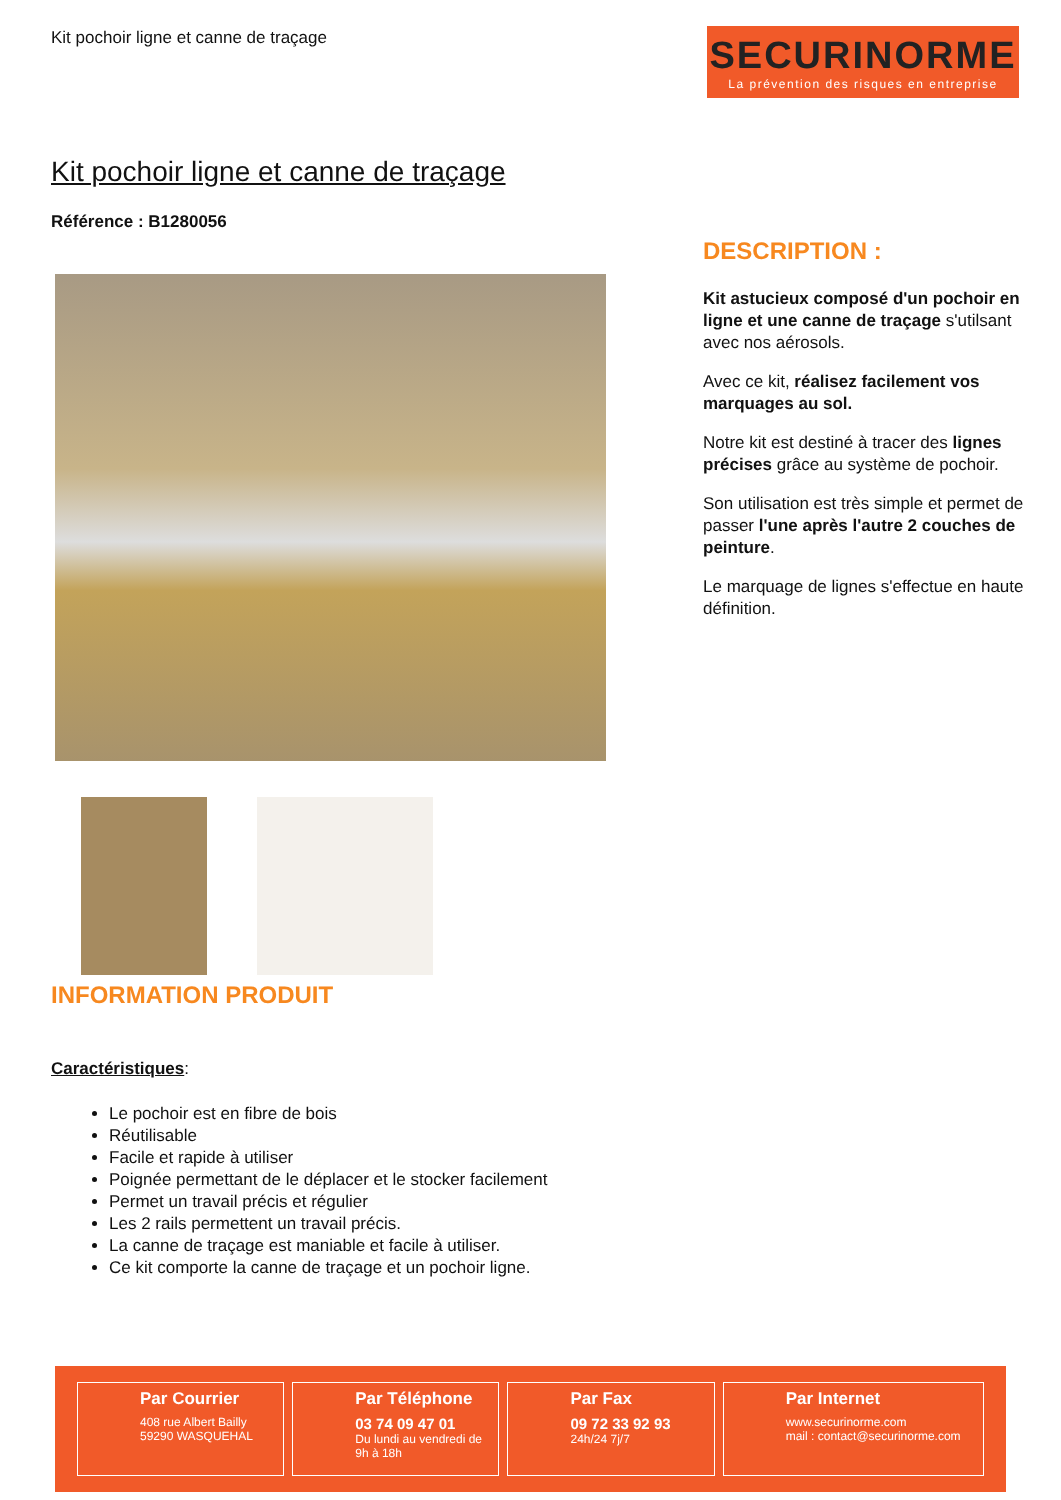Kit pochoir ligne et canne de traçage
SECURINORME
La prévention des risques en entreprise
Kit pochoir ligne et canne de traçage
Référence : B1280056
DESCRIPTION :
Kit astucieux composé d'un pochoir en ligne et une canne de traçage s'utilsant avec nos aérosols.
Avec ce kit, réalisez facilement vos marquages au sol.
Notre kit est destiné à tracer des lignes précises grâce au système de pochoir.
Son utilisation est très simple et permet de passer l'une après l'autre 2 couches de peinture.
Le marquage de lignes s'effectue en haute définition.
INFORMATION PRODUIT
Caractéristiques:
Le pochoir est en fibre de bois
Réutilisable
Facile et rapide à utiliser
Poignée permettant de le déplacer et le stocker facilement
Permet un travail précis et régulier
Les 2 rails permettent un travail précis.
La canne de traçage est maniable et facile à utiliser.
Ce kit comporte la canne de traçage et un pochoir ligne.
Par Courrier
408 rue Albert Bailly
59290 WASQUEHAL
Par Téléphone
03 74 09 47 01
Du lundi au vendredi de 9h à 18h
Par Fax
09 72 33 92 93
24h/24 7j/7
Par Internet
www.securinorme.com
mail : contact@securinorme.com